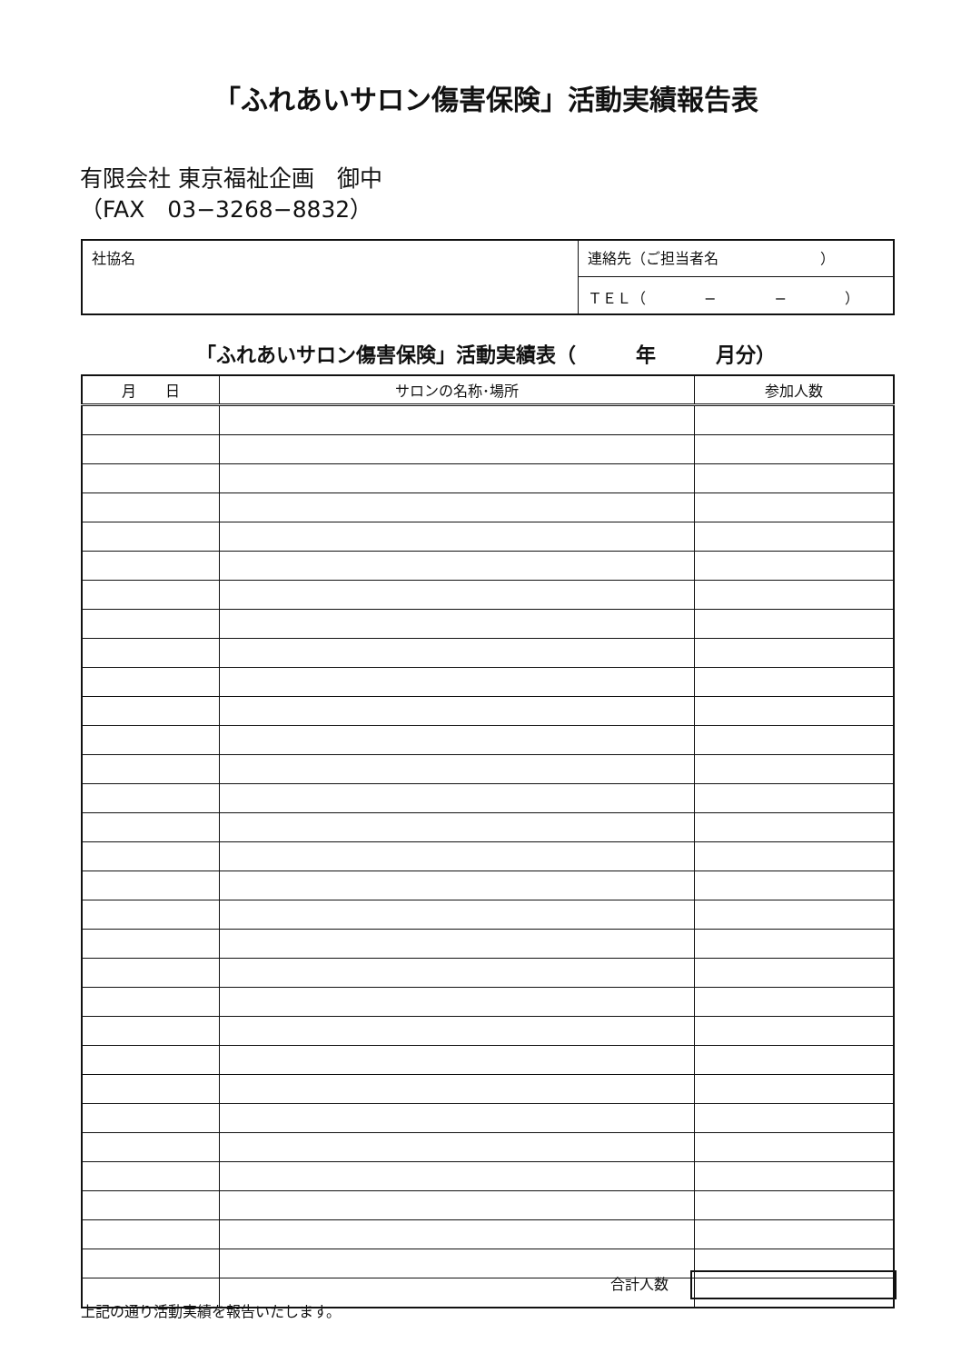「ふれあいサロン傷害保険」活動実績報告表
有限会社 東京福祉企画　御中
（FAX　03−3268−8832）
| 社協名 | 連絡先（ご担当者名 ） |
| | ＴＥＬ（ − − ） |
「ふれあいサロン傷害保険」活動実績表（　　　年　　　月分）
| 月 日 | サロンの名称･場所 | 参加人数 |
| --- | --- | --- |
合計人数
上記の通り活動実績を報告いたします。